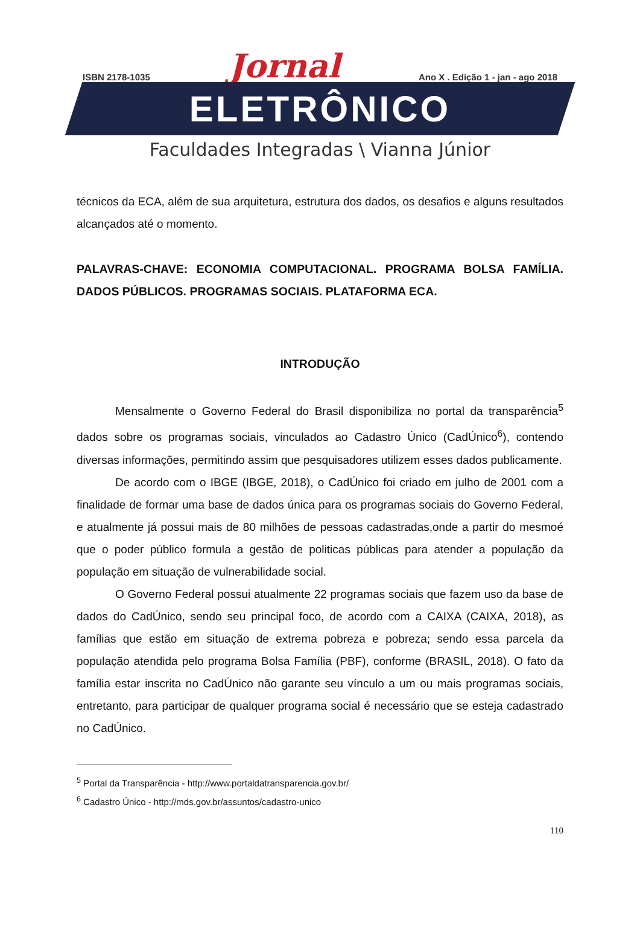ISBN 2178-1035 Jornal Ano X . Edição 1 - jan - ago 2018
ELETRÔNICO
Faculdades Integradas \ Vianna Júnior
técnicos da ECA, além de sua arquitetura, estrutura dos dados, os desafios e alguns resultados alcançados até o momento.
PALAVRAS-CHAVE: ECONOMIA COMPUTACIONAL. PROGRAMA BOLSA FAMÍLIA. DADOS PÚBLICOS. PROGRAMAS SOCIAIS. PLATAFORMA ECA.
INTRODUÇÃO
Mensalmente o Governo Federal do Brasil disponibiliza no portal da transparência<sup>5</sup> dados sobre os programas sociais, vinculados ao Cadastro Único (CadÚnico<sup>6</sup>), contendo diversas informações, permitindo assim que pesquisadores utilizem esses dados publicamente.
De acordo com o IBGE (IBGE, 2018), o CadÚnico foi criado em julho de 2001 com a finalidade de formar uma base de dados única para os programas sociais do Governo Federal, e atualmente já possui mais de 80 milhões de pessoas cadastradas,onde a partir do mesmoé que o poder público formula a gestão de politicas públicas para atender a população da população em situação de vulnerabilidade social.
O Governo Federal possui atualmente 22 programas sociais que fazem uso da base de dados do CadÚnico, sendo seu principal foco, de acordo com a CAIXA (CAIXA, 2018), as famílias que estão em situação de extrema pobreza e pobreza; sendo essa parcela da população atendida pelo programa Bolsa Família (PBF), conforme (BRASIL, 2018). O fato da família estar inscrita no CadÚnico não garante seu vínculo a um ou mais programas sociais, entretanto, para participar de qualquer programa social é necessário que se esteja cadastrado no CadÚnico.
<sup>5</sup> Portal da Transparência - http://www.portaldatransparencia.gov.br/
<sup>6</sup> Cadastro Único - http://mds.gov.br/assuntos/cadastro-unico
110